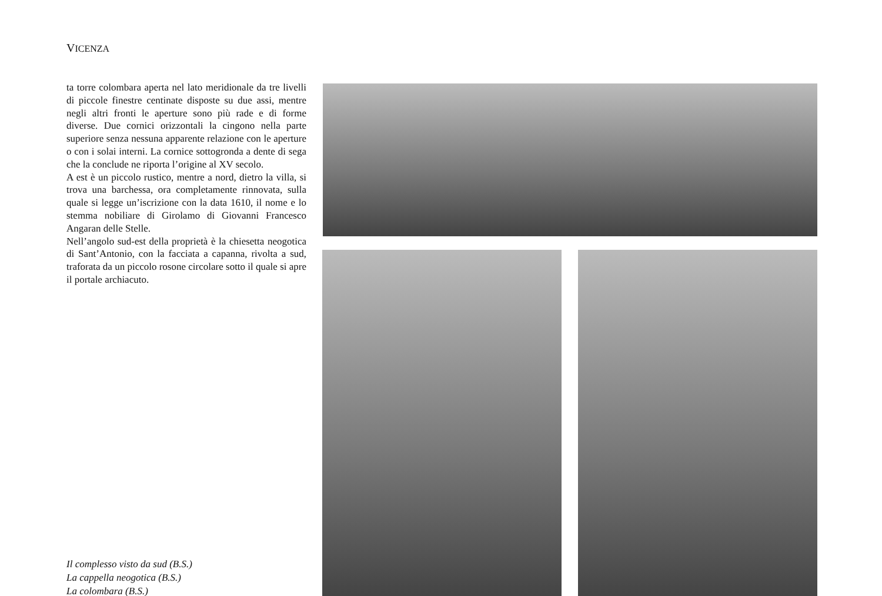VICENZA
ta torre colombara aperta nel lato meridionale da tre livelli di piccole finestre centinate disposte su due assi, mentre negli altri fronti le aperture sono più rade e di forme diverse. Due cornici orizzontali la cingono nella parte superiore senza nessuna apparente relazione con le aperture o con i solai interni. La cornice sottogronda a dente di sega che la conclude ne riporta l’origine al XV secolo.
A est è un piccolo rustico, mentre a nord, dietro la villa, si trova una barchessa, ora completamente rinnovata, sulla quale si legge un’iscrizione con la data 1610, il nome e lo stemma nobiliare di Girolamo di Giovanni Francesco Angaran delle Stelle.
Nell’angolo sud-est della proprietà è la chiesetta neogotica di Sant’Antonio, con la facciata a capanna, rivolta a sud, traforata da un piccolo rosone circolare sotto il quale si apre il portale archiacuto.
Il complesso visto da sud (B.S.)
La cappella neogotica (B.S.)
La colombara (B.S.)